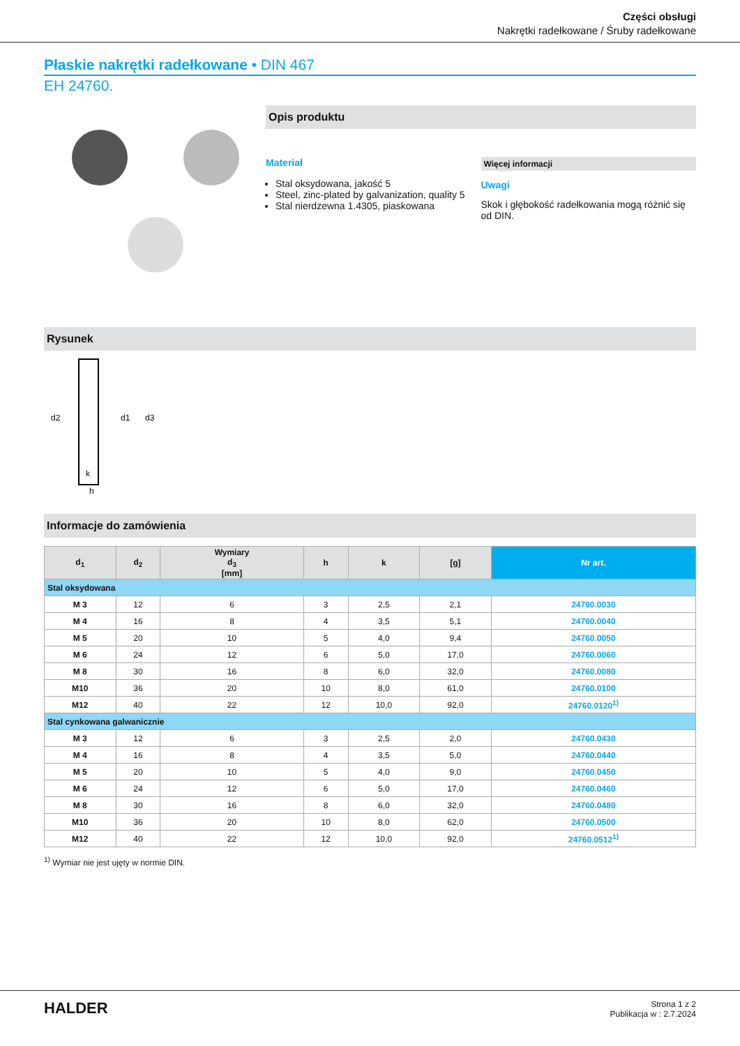Części obsługi
Nakrętki radełkowane / Śruby radełkowane
Płaskie nakrętki radełkowane • DIN 467
EH 24760.
Opis produktu
Materiał
Stal oksydowana, jakość 5
Steel, zinc-plated by galvanization, quality 5
Stal nierdzewna 1.4305, piaskowana
Więcej informacji
Uwagi
Skok i głębokość radełkowania mogą różnić się od DIN.
Rysunek
d2
d1
d3
k
h
Informacje do zamówienia
| d<sub>1</sub> | d<sub>2</sub> | Wymiary d<sub>3</sub> [mm] | h | k | [g] | Nr art. |
| --- | --- | --- | --- | --- | --- | --- |
| Stal oksydowana | | | | | | |
| M 3 | 12 | 6 | 3 | 2,5 | 2,1 | 24760.0030 |
| M 4 | 16 | 8 | 4 | 3,5 | 5,1 | 24760.0040 |
| M 5 | 20 | 10 | 5 | 4,0 | 9,4 | 24760.0050 |
| M 6 | 24 | 12 | 6 | 5,0 | 17,0 | 24760.0060 |
| M 8 | 30 | 16 | 8 | 6,0 | 32,0 | 24760.0080 |
| M10 | 36 | 20 | 10 | 8,0 | 61,0 | 24760.0100 |
| M12 | 40 | 22 | 12 | 10,0 | 92,0 | 24760.0120<sup>1)</sup> |
| Stal cynkowana galwanicznie | | | | | | |
| M 3 | 12 | 6 | 3 | 2,5 | 2,0 | 24760.0430 |
| M 4 | 16 | 8 | 4 | 3,5 | 5,0 | 24760.0440 |
| M 5 | 20 | 10 | 5 | 4,0 | 9,0 | 24760.0450 |
| M 6 | 24 | 12 | 6 | 5,0 | 17,0 | 24760.0460 |
| M 8 | 30 | 16 | 8 | 6,0 | 32,0 | 24760.0480 |
| M10 | 36 | 20 | 10 | 8,0 | 62,0 | 24760.0500 |
| M12 | 40 | 22 | 12 | 10,0 | 92,0 | 24760.0512<sup>1)</sup> |
<sup>1)</sup> Wymiar nie jest ujęty w normie DIN.
HALDER
Strona 1 z 2
Publikacja w : 2.7.2024